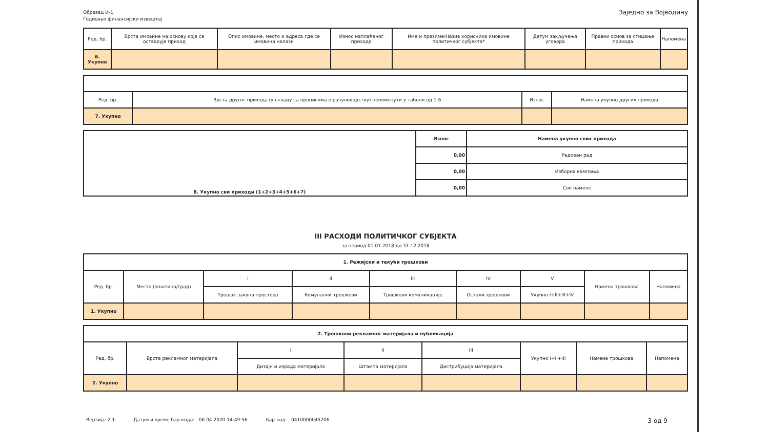Образац И-1
Годишњи финансијски извештај
Заједно за Војводину
| Ред. бр. | Врста имовине на основу које се остварује приход | Опис имовине, место и адреса где се имовина налази | Износ наплаћеног прихода | Име и презиме/Назив корисника имовине политичког субјекта* | Датум закључења уговора | Правни основ за стицање прихода | Напомена |
| --- | --- | --- | --- | --- | --- | --- | --- |
| 6. Укупно | | | | | | | |
| Ред. бр. | Врста другог прихода (у складу са прописима о рачуноводству) непоменути у табели од 1-6 | Износ | Намена укупно других прихода |
| 7. Укупно | | | |
| 8. Укупно сви приходи (1+2+3+4+5+6+7) | Износ | Намена укупно свих прихода |
| | 0,00 | Редован рад |
| | 0,00 | Изборна кампања |
| | 0,00 | Све намене |
III РАСХОДИ ПОЛИТИЧКОГ СУБЈЕКТА
за период 01.01.2018 до 31.12.2018
| 1. Режијски и текући трошкови | | | | | | | | |
| Ред. бр. | Место (општина/град) | I | II | III | IV | V | Намена трошкова | Напомена |
| | | Трошак закупа простора | Комунални трошкови | Трошкови комуникације | Остали трошкови | Укупно I+II+III+IV | | |
| 1. Укупно | | | | | | | | |
| 2. Трошкови рекламног материјала и публикација | | | | | | | |
| Ред. бр. | Врста рекламног материјала | I | II | III | Укупно I+II+III | Намена трошкова | Напомена |
| | | Дизајн и израда материјала | Штампа материјала | Дистрибуција материјала | | | |
| 2. Укупно | | | | | | | |
Верзија: 2.1 Датум и време бар-кода: 06.04.2020 14:49:56 Бар-код: 0410000045206 3 од 9